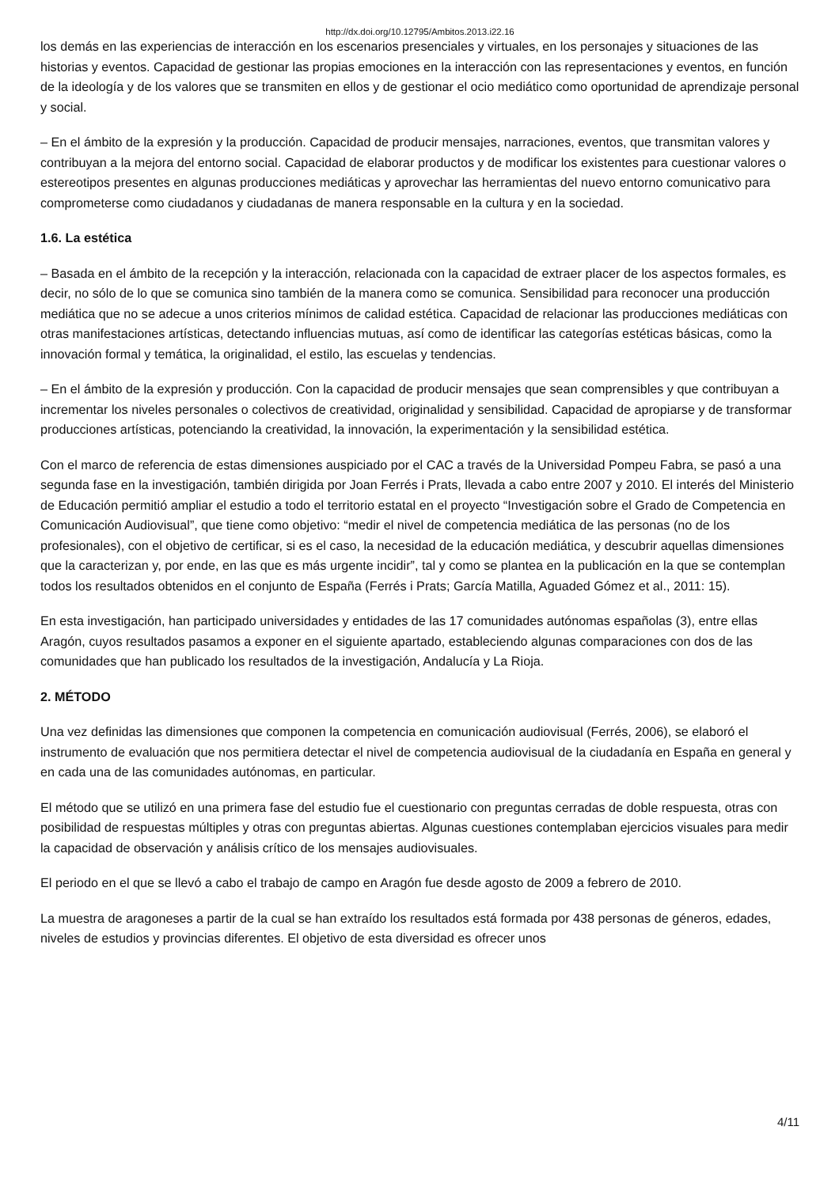http://dx.doi.org/10.12795/Ambitos.2013.i22.16
los demás en las experiencias de interacción en los escenarios presenciales y virtuales, en los personajes y situaciones de las historias y eventos. Capacidad de gestionar las propias emociones en la interacción con las representaciones y eventos, en función de la ideología y de los valores que se transmiten en ellos y de gestionar el ocio mediático como oportunidad de aprendizaje personal y social.
– En el ámbito de la expresión y la producción. Capacidad de producir mensajes, narraciones, eventos, que transmitan valores y contribuyan a la mejora del entorno social. Capacidad de elaborar productos y de modificar los existentes para cuestionar valores o estereotipos presentes en algunas producciones mediáticas y aprovechar las herramientas del nuevo entorno comunicativo para comprometerse como ciudadanos y ciudadanas de manera responsable en la cultura y en la sociedad.
1.6. La estética
– Basada en el ámbito de la recepción y la interacción, relacionada con la capacidad de extraer placer de los aspectos formales, es decir, no sólo de lo que se comunica sino también de la manera como se comunica. Sensibilidad para reconocer una producción mediática que no se adecue a unos criterios mínimos de calidad estética. Capacidad de relacionar las producciones mediáticas con otras manifestaciones artísticas, detectando influencias mutuas, así como de identificar las categorías estéticas básicas, como la innovación formal y temática, la originalidad, el estilo, las escuelas y tendencias.
– En el ámbito de la expresión y producción. Con la capacidad de producir mensajes que sean comprensibles y que contribuyan a incrementar los niveles personales o colectivos de creatividad, originalidad y sensibilidad. Capacidad de apropiarse y de transformar producciones artísticas, potenciando la creatividad, la innovación, la experimentación y la sensibilidad estética.
Con el marco de referencia de estas dimensiones auspiciado por el CAC a través de la Universidad Pompeu Fabra, se pasó a una segunda fase en la investigación, también dirigida por Joan Ferrés i Prats, llevada a cabo entre 2007 y 2010. El interés del Ministerio de Educación permitió ampliar el estudio a todo el territorio estatal en el proyecto “Investigación sobre el Grado de Competencia en Comunicación Audiovisual”, que tiene como objetivo: “medir el nivel de competencia mediática de las personas (no de los profesionales), con el objetivo de certificar, si es el caso, la necesidad de la educación mediática, y descubrir aquellas dimensiones que la caracterizan y, por ende, en las que es más urgente incidir”, tal y como se plantea en la publicación en la que se contemplan todos los resultados obtenidos en el conjunto de España (Ferrés i Prats; García Matilla, Aguaded Gómez et al., 2011: 15).
En esta investigación, han participado universidades y entidades de las 17 comunidades autónomas españolas (3), entre ellas Aragón, cuyos resultados pasamos a exponer en el siguiente apartado, estableciendo algunas comparaciones con dos de las comunidades que han publicado los resultados de la investigación, Andalucía y La Rioja.
2. MÉTODO
Una vez definidas las dimensiones que componen la competencia en comunicación audiovisual (Ferrés, 2006), se elaboró el instrumento de evaluación que nos permitiera detectar el nivel de competencia audiovisual de la ciudadanía en España en general y en cada una de las comunidades autónomas, en particular.
El método que se utilizó en una primera fase del estudio fue el cuestionario con preguntas cerradas de doble respuesta, otras con posibilidad de respuestas múltiples y otras con preguntas abiertas. Algunas cuestiones contemplaban ejercicios visuales para medir la capacidad de observación y análisis crítico de los mensajes audiovisuales.
El periodo en el que se llevó a cabo el trabajo de campo en Aragón fue desde agosto de 2009 a febrero de 2010.
La muestra de aragoneses a partir de la cual se han extraído los resultados está formada por 438 personas de géneros, edades, niveles de estudios y provincias diferentes. El objetivo de esta diversidad es ofrecer unos
4/11